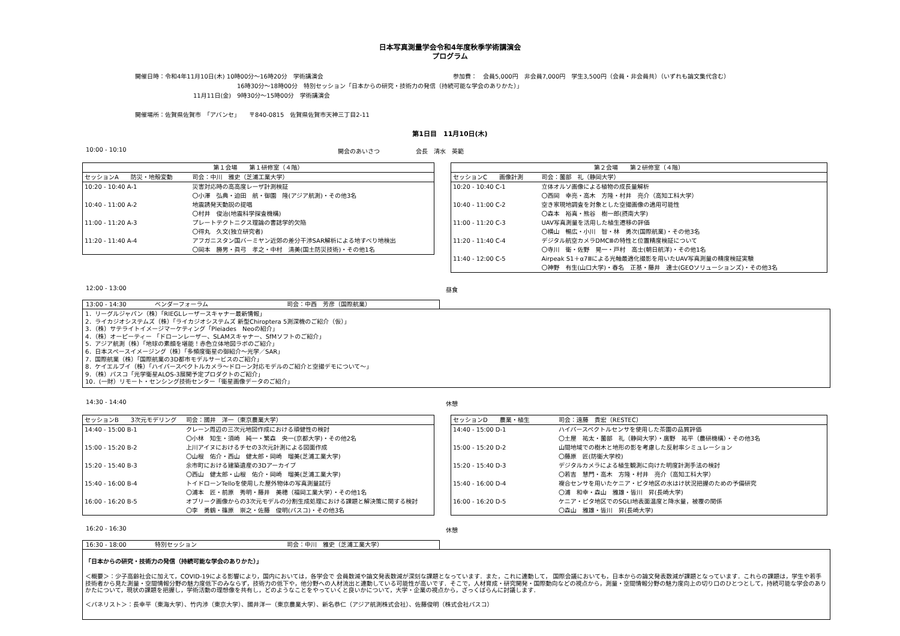日本写真測量学会令和4年度秋季学術講演会
プログラム
開催日時：令和4年11月10日(木) 10時00分～16時20分　学術講演会 参加費：　会員5,000円　非会員7,000円　学生3,500円（会員・非会員共）（いずれも論文集代含む）
16時30分～18時00分　特別セッション「日本からの研究・技術力の発信（持続可能な学会のありかた）」
11月11日(金)　9時30分～15時00分　学術講演会
開催場所：佐賀県佐賀市　「アバンセ」　　〒840-0815　佐賀県佐賀市天神三丁目2-11
第1日目　11月10日(木)
10:00 - 10:10 開会のあいさつ　　　　　　会長　清水　英範
| 第１会場 第１研修室（４階） | | |
| --- | --- | --- |
| セッションA 防災・地殻変動 | | 司会：中川 雅史（芝浦工業大学） |
| 10:20 - 10:40 A-1 | 災害対応時の高高度レーザ計測検証 | |
| | 〇小澤 弘典・迫田 航・御園 隆(アジア航測)・その他3名 | |
| 10:40 - 11:00 A-2 | 地震誘発天動説の提唱 | |
| | 〇村井 俊治(地震科学探査機構) | |
| 11:00 - 11:20 A-3 | プレートテクトニクス理論の書誌学的欠陥 | |
| | 〇得丸 久文(独立研究者) | |
| 11:20 - 11:40 A-4 | アフガニスタン国バーミヤン近郊の差分干渉SAR解析による地すべり地検出 | |
| | 〇岡本 勝男・眞弓 孝之・中村 清美(国土防災技術)・その他1名 | |
| 第２会場 第２研修室（４階） | | |
| --- | --- | --- |
| セッションC 画像計測 | | 司会：薗部 礼（静岡大学） |
| 10:20 - 10:40 C-1 | 立体オルソ画像による植物の成長量解析 | |
| | 〇西岡 幸亮・高木 方隆・村井 亮介（高知工科大学） | |
| 10:40 - 11:00 C-2 | 空き家現地調査を対象とした空撮画像の適用可能性 | |
| | 〇森本 裕真・熊谷 樹一郎(摂南大学) | |
| 11:00 - 11:20 C-3 | UAV写真測量を活用した植生遷移の評価 | |
| | 〇横山 暢広・小川 智・林 勇次(国際航業)・その他3名 | |
| 11:20 - 11:40 C-4 | デジタル航空カメラDMCⅢの特性と位置精度検証について | |
| | 〇寺川 衛・佐野 晃一・戸村 高士(朝日航洋)・その他1名 | |
| 11:40 - 12:00 C-5 | Airpeak S1＋α7Ⅲによる光軸最適化撮影を用いたUAV写真測量の精度検証実験 | |
| | 〇神野 有生(山口大学)・春名 正基・藤井 達士(GEOソリューションズ)・その他3名 | |
12:00 - 13:00 昼食
13:00 - 14:30 ベンダーフォーラム 司会：中西　芳彦（国際航業）
1．リーグルジャパン（株）「RIEGLレーザースキャナー最新情報」
2．ライカジオシステムズ（株）「ライカジオシステムズ 新型Chiroptera 5測深機のご紹介（仮）」
3．（株）サテライトイメージマーケティング「Pleiades　Neoの紹介」
4．（株）オーピーティー 「ドローンレーザー、SLAMスキャナー、SfMソフトのご紹介」
5．アジア航測（株）「地球の素顔を堪能！赤色立体地図ラボのご紹介」
6．日本スペースイメージング（株）「多頻度衛星の御紹介～光学／SAR」
7．国際航業（株）「国際航業の3D都市モデルサービスのご紹介」
8．ケイエルブイ（株）「ハイパースペクトルカメラ～ドローン対応モデルのご紹介と空撮デモについて～」
9．（株）パスコ「光学衛星ALOS-3展開予定プロダクトのご紹介」
10．(一財）リモート・センシング技術センター「衛星画像データのご紹介」
14:30 - 14:40 休憩
| セッションB 3次元モデリング | | 司会：國井 洋一（東京農業大学） |
| --- | --- | --- |
| 14:40 - 15:00 B-1 | クレーン周辺の三次元地図作成における頑健性の検討 | |
| | 〇小林 知生・須崎 純一・繁森 央一(京都大学)・その他2名 | |
| 15:00 - 15:20 B-2 | 上川アイヌにおけるチセの3次元計測による図面作成 | |
| | 〇山根 佑介・西山 健太郎・岡崎 瑠美(芝浦工業大学) | |
| 15:20 - 15:40 B-3 | 余市町における建築遺産の3Dアーカイブ | |
| | 〇西山 健太郎・山根 佑介・岡崎 瑠美(芝浦工業大学) | |
| 15:40 - 16:00 B-4 | トイドローンTelloを使用した屋外物体の写真測量試行 | |
| | 〇浦本 匠・前原 秀明・藤井 美穂（福岡工業大学）・その他1名 | |
| 16:00 - 16:20 B-5 | オブリーク画像からの3次元モデルの分割生成処理における課題と解決策に関する検討 | |
| | 〇李 勇鶴・篠原 崇之・佐藤 俊明(パスコ)・その他3名 | |
| セッションD 農業・植生 | | 司会：遠藤 貴宏（RESTEC） |
| --- | --- | --- |
| 14:40 - 15:00 D-1 | ハイパースペクトルセンサを使用した茶園の品質評価 | |
| | 〇土屋 祐太・薗部 礼（静岡大学）・廣野 祐平（農研機構）・その他3名 | |
| 15:00 - 15:20 D-2 | 山間地域での樹木と地形の影を考慮した反射率シミュレーション | |
| | 〇藤原 匠(防衛大学校) | |
| 15:20 - 15:40 D-3 | デジタルカメラによる植生観測に向けた明度計測手法の検討 | |
| | 〇若吉 慧門・高木 方隆・村井 亮介（高知工科大学） | |
| 15:40 - 16:00 D-4 | 複合センサを用いたケニア・ピタ地区の水はけ状況把握のための予備研究 | |
| | 〇浦 和幸・森山 雅雄・皆川 昇(長崎大学) | |
| 16:00 - 16:20 D-5 | ケニア・ピタ地区でのSGLI地表面温度と降水量，被覆の関係 | |
| | 〇森山 雅雄・皆川 昇(長崎大学) | |
16:20 - 16:30 休憩
16:30 - 18:00 特別セッション 司会：中川　雅史（芝浦工業大学）
「日本からの研究・技術力の発信（持続可能な学会のありかた）」
＜概要＞：少子高齢社会に加えて，COVID-19による影響により，国内においては，各学会で 会員数減や論文発表数減が深刻な課題となっています．また，これに連動して， 国際会議においても，日本からの論文発表数減が課題となっています．これらの課題は，学生や若手技術者から見た測量・空間情報分野の魅力度低下のみならず，技術力の低下や，他分野への人材流出と連動している可能性が高いです．そこで，人材育成・研究開発・国際動向などの視点から，測量・空間情報分野の魅力度向上の切り口のひとつとして，持続可能な学会のありかたについて，現状の課題を把握し，学術活動の理想像を共有し，どのようなことをやっていくと良いかについて，大学・企業の視点から，ざっくばらんに討議します．
＜パネリスト＞：長幸平（東海大学）、竹内渉（東京大学）、國井洋一（東京農業大学）、新名恭仁（アジア航測株式会社）、佐藤俊明（株式会社パスコ）